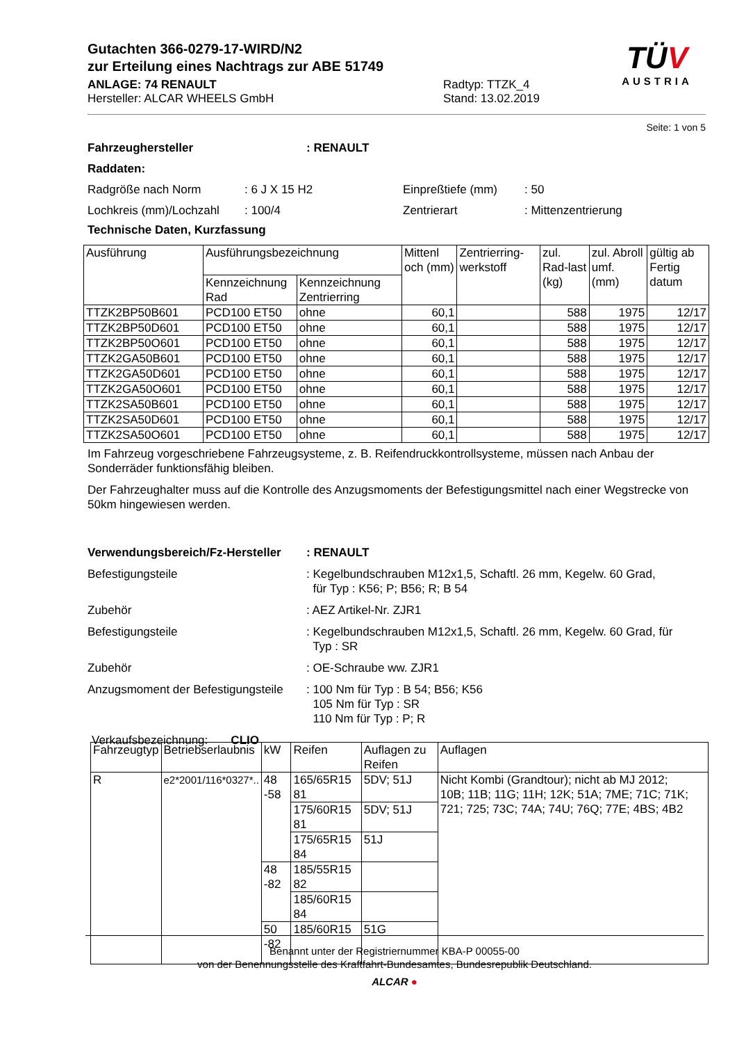Gutachten 366-0279-17-WIRD/N2
zur Erteilung eines Nachtrags zur ABE 51749
ANLAGE: 74 RENAULT
Hersteller: ALCAR WHEELS GmbH
Radtyp: TTZK_4
Stand: 13.02.2019
TÜV
AUSTRIA
Seite: 1 von 5
Fahrzeughersteller: RENAULT
Raddaten:
Radgröße nach Norm: 6 J X 15 H2 Einpreßtiefe (mm): 50
Lochkreis (mm)/Lochzahl: 100/4 Zentrierart: Mittenzentrierung
Technische Daten, Kurzfassung
| Ausführung | Ausführungsbezeichnung | | Mittenl och (mm) | Zentrierring-werkstoff | zul. Rad-last (kg) | zul. Abroll umf. (mm) | gültig ab Fertig datum |
| --- | --- | --- | --- | --- | --- | --- | --- |
| | Kennzeichnung Rad | Kennzeichnung Zentrierring | | | | | |
| TTZK2BP50B601 | PCD100 ET50 | ohne | 60,1 | | 588 | 1975 | 12/17 |
| TTZK2BP50D601 | PCD100 ET50 | ohne | 60,1 | | 588 | 1975 | 12/17 |
| TTZK2BP50O601 | PCD100 ET50 | ohne | 60,1 | | 588 | 1975 | 12/17 |
| TTZK2GA50B601 | PCD100 ET50 | ohne | 60,1 | | 588 | 1975 | 12/17 |
| TTZK2GA50D601 | PCD100 ET50 | ohne | 60,1 | | 588 | 1975 | 12/17 |
| TTZK2GA50O601 | PCD100 ET50 | ohne | 60,1 | | 588 | 1975 | 12/17 |
| TTZK2SA50B601 | PCD100 ET50 | ohne | 60,1 | | 588 | 1975 | 12/17 |
| TTZK2SA50D601 | PCD100 ET50 | ohne | 60,1 | | 588 | 1975 | 12/17 |
| TTZK2SA50O601 | PCD100 ET50 | ohne | 60,1 | | 588 | 1975 | 12/17 |
Im Fahrzeug vorgeschriebene Fahrzeugsysteme, z. B. Reifendruckkontrollsysteme, müssen nach Anbau der Sonderräder funktionsfähig bleiben.
Der Fahrzeughalter muss auf die Kontrolle des Anzugsmoments der Befestigungsmittel nach einer Wegstrecke von 50km hingewiesen werden.
Verwendungsbereich/Fz-Hersteller: RENAULT
Befestigungsteile: Kegelbundschrauben M12x1,5, Schaftl. 26 mm, Kegelw. 60 Grad,
für Typ : K56; P; B56; R; B 54
Zubehör: AEZ Artikel-Nr. ZJR1
Befestigungsteile: Kegelbundschrauben M12x1,5, Schaftl. 26 mm, Kegelw. 60 Grad, für
Typ : SR
Zubehör: OE-Schraube ww. ZJR1
Anzugsmoment der Befestigungsteile: 100 Nm für Typ : B 54; B56; K56
105 Nm für Typ : SR
110 Nm für Typ : P; R
Verkaufsbezeichnung: CLIO
| Fahrzeugtyp | Betriebserlaubnis | kW | Reifen | Auflagen zu Reifen | Auflagen |
| R | e2*2001/116*0327*.. | 48 -58 | 165/65R15 81 | 5DV; 51J | Nicht Kombi (Grandtour); nicht ab MJ 2012; 10B; 11B; 11G; 11H; 12K; 51A; 7ME; 71C; 71K; 721; 725; 73C; 74A; 74U; 76Q; 77E; 4BS; 4B2 |
| | | | 175/60R15 81 | 5DV; 51J | |
| | | | 175/65R15 84 | 51J | |
| | | 48 -82 | 185/55R15 82 | | |
| | | | 185/60R15 84 | | |
| | | 50 -82 | 185/60R15 | 51G | |
Benannt unter der Registriernummer KBA-P 00055-00
von der Benennungsstelle des Kraftfahrt-Bundesamtes, Bundesrepublik Deutschland.
ALCAR ●